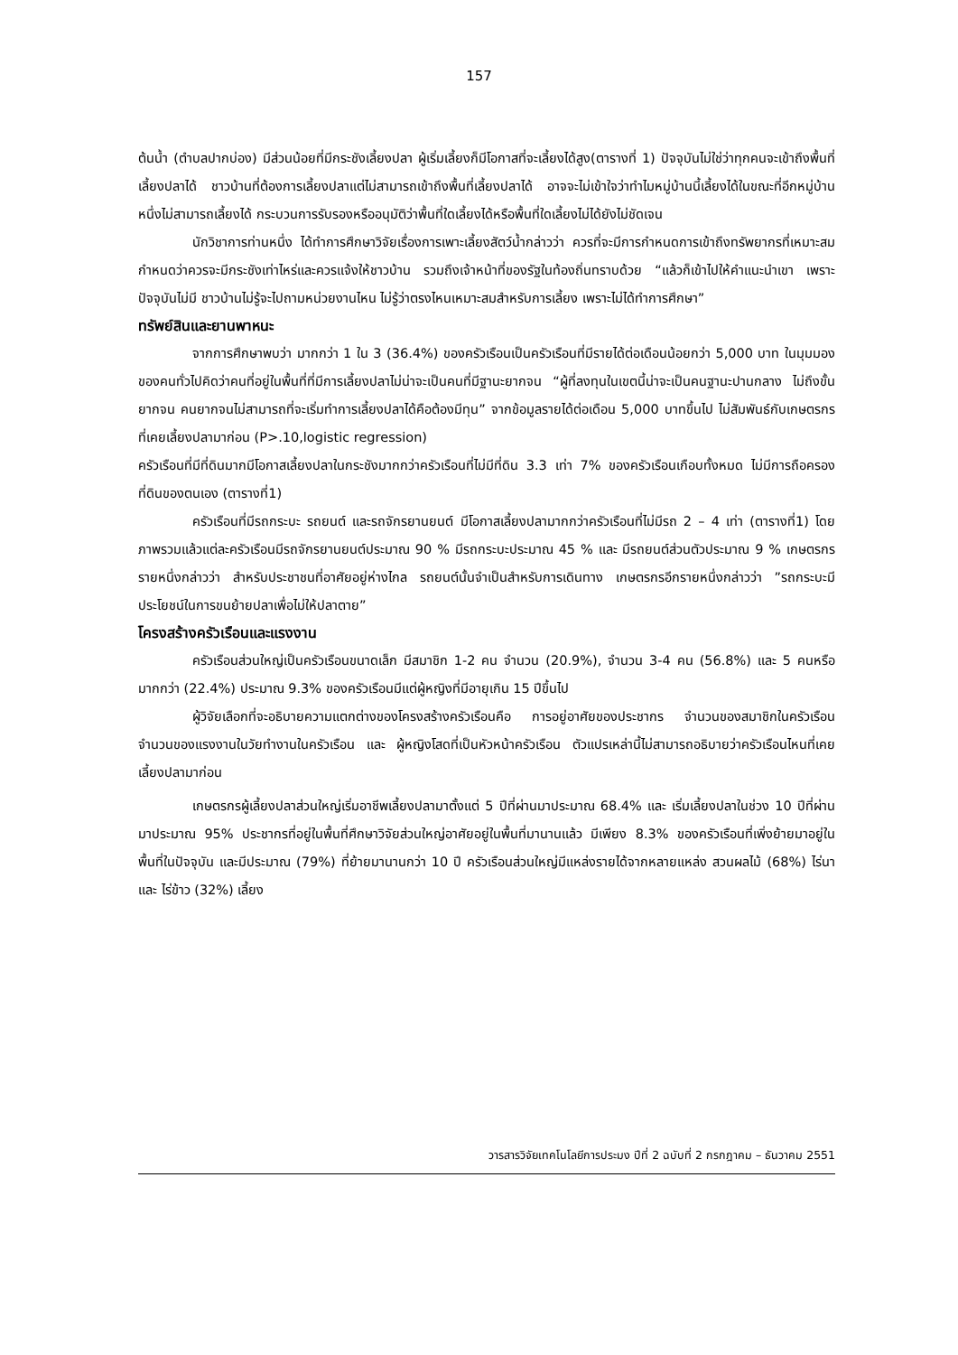157
ต้นน้ำ (ตำบลปากบ่อง) มีส่วนน้อยที่มีกระชังเลี้ยงปลา ผู้เริ่มเลี้ยงก็มีโอกาสที่จะเลี้ยงได้สูง(ตารางที่ 1) ปัจจุบันไม่ใช่ว่าทุกคนจะเข้าถึงพื้นที่เลี้ยงปลาได้ ชาวบ้านที่ต้องการเลี้ยงปลาแต่ไม่สามารถเข้าถึงพื้นที่เลี้ยงปลาได้ อาจจะไม่เข้าใจว่าทำไมหมู่บ้านนี้เลี้ยงได้ในขณะที่อีกหมู่บ้านหนึ่งไม่สามารถเลี้ยงได้ กระบวนการรับรองหรืออนุมัติว่าพื้นที่ใดเลี้ยงได้หรือพื้นที่ใดเลี้ยงไม่ได้ยังไม่ชัดเจน
นักวิชาการท่านหนึ่ง ได้ทำการศึกษาวิจัยเรื่องการเพาะเลี้ยงสัตว์น้ำกล่าวว่า ควรที่จะมีการกำหนดการเข้าถึงทรัพยากรที่เหมาะสม กำหนดว่าควรจะมีกระชังเท่าไหร่และควรแจ้งให้ชาวบ้าน รวมถึงเจ้าหน้าที่ของรัฐในท้องถิ่นทราบด้วย “แล้วก็เข้าไปให้คำแนะนำเขา เพราะปัจจุบันไม่มี ชาวบ้านไม่รู้จะไปถามหน่วยงานไหน ไม่รู้ว่าตรงไหนเหมาะสมสำหรับการเลี้ยง เพราะไม่ได้ทำการศึกษา”
ทรัพย์สินและยานพาหนะ
จากการศึกษาพบว่า มากกว่า 1 ใน 3 (36.4%) ของครัวเรือนเป็นครัวเรือนที่มีรายได้ต่อเดือนน้อยกว่า 5,000 บาท ในมุมมองของคนทั่วไปคิดว่าคนที่อยู่ในพื้นที่ที่มีการเลี้ยงปลาไม่น่าจะเป็นคนที่มีฐานะยากจน “ผู้ที่ลงทุนในเขตนี้น่าจะเป็นคนฐานะปานกลาง ไม่ถึงขั้นยากจน คนยากจนไม่สามารถที่จะเริ่มทำการเลี้ยงปลาได้คือต้องมีทุน” จากข้อมูลรายได้ต่อเดือน 5,000 บาทขึ้นไป ไม่สัมพันธ์กับเกษตรกรที่เคยเลี้ยงปลามาก่อน (P>.10,logistic regression)
ครัวเรือนที่มีที่ดินมากมีโอกาสเลี้ยงปลาในกระชังมากกว่าครัวเรือนที่ไม่มีที่ดิน 3.3 เท่า 7% ของครัวเรือนเกือบทั้งหมด ไม่มีการถือครองที่ดินของตนเอง (ตารางที่1)
ครัวเรือนที่มีรถกระบะ รถยนต์ และรถจักรยานยนต์ มีโอกาสเลี้ยงปลามากกว่าครัวเรือนที่ไม่มีรถ 2 – 4 เท่า (ตารางที่1) โดยภาพรวมแล้วแต่ละครัวเรือนมีรถจักรยานยนต์ประมาณ 90 % มีรถกระบะประมาณ 45 % และ มีรถยนต์ส่วนตัวประมาณ 9 % เกษตรกรรายหนึ่งกล่าวว่า สำหรับประชาชนที่อาศัยอยู่ห่างไกล รถยนต์นั้นจำเป็นสำหรับการเดินทาง เกษตรกรอีกรายหนึ่งกล่าวว่า ”รถกระบะมีประโยชน์ในการขนย้ายปลาเพื่อไม่ให้ปลาตาย”
โครงสร้างครัวเรือนและแรงงาน
ครัวเรือนส่วนใหญ่เป็นครัวเรือนขนาดเล็ก มีสมาชิก 1-2 คน จำนวน (20.9%), จำนวน 3-4 คน (56.8%) และ 5 คนหรือมากกว่า (22.4%) ประมาณ 9.3% ของครัวเรือนมีแต่ผู้หญิงที่มีอายุเกิน 15 ปีขึ้นไป
ผู้วิจัยเลือกที่จะอธิบายความแตกต่างของโครงสร้างครัวเรือนคือ การอยู่อาศัยของประชากร จำนวนของสมาชิกในครัวเรือน จำนวนของแรงงานในวัยทำงานในครัวเรือน และ ผู้หญิงโสดที่เป็นหัวหน้าครัวเรือน ตัวแปรเหล่านี้ไม่สามารถอธิบายว่าครัวเรือนไหนที่เคยเลี้ยงปลามาก่อน
เกษตรกรผู้เลี้ยงปลาส่วนใหญ่เริ่มอาชีพเลี้ยงปลามาตั้งแต่ 5 ปีที่ผ่านมาประมาณ 68.4% และ เริ่มเลี้ยงปลาในช่วง 10 ปีที่ผ่านมาประมาณ 95% ประชากรที่อยู่ในพื้นที่ศึกษาวิจัยส่วนใหญ่อาศัยอยู่ในพื้นที่มานานแล้ว มีเพียง 8.3% ของครัวเรือนที่เพิ่งย้ายมาอยู่ในพื้นที่ในปัจจุบัน และมีประมาณ (79%) ที่ย้ายมานานกว่า 10 ปี ครัวเรือนส่วนใหญ่มีแหล่งรายได้จากหลายแหล่ง สวนผลไม้ (68%) ไร่นา และ ไร่ข้าว (32%) เลี้ยง
วารสารวิจัยเทคโนโลยีการประมง ปีที่ 2 ฉบับที่ 2 กรกฎาคม – ธันวาคม 2551